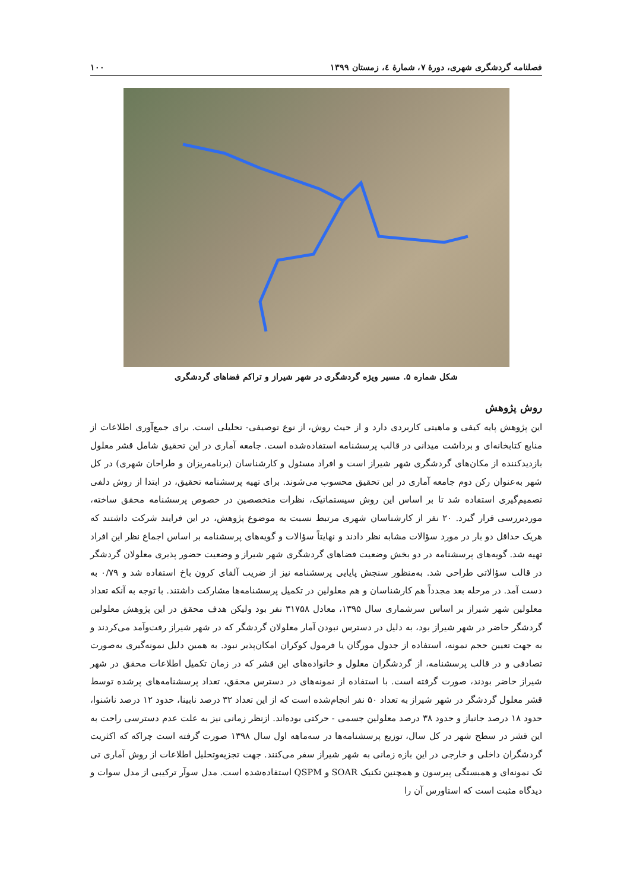فصلنامه گردشگری شهری، دورۀ ۷، شمارۀ ٤، زمستان ۱۳۹۹ ۱۰۰
شکل شماره ۵. مسیر ویژه گردشگری در شهر شیراز و تراکم فضاهای گردشگری
روش پژوهش
این پژوهش پایه کیفی و ماهیتی کاربردی دارد و از حیث روش، از نوع توصیفی- تحلیلی است. برای جمع‌آوری اطلاعات از منابع کتابخانه‌ای و برداشت میدانی در قالب پرسشنامه استفاده‌شده است. جامعه آماری در این تحقیق شامل قشر معلول بازدیدکننده از مکان‌های گردشگری شهر شیراز است و افراد مسئول و کارشناسان (برنامه‌ریزان و طراحان شهری) در کل شهر به‌عنوان رکن دوم جامعه آماری در این تحقیق محسوب می‌شوند. برای تهیه پرسشنامه تحقیق، در ابتدا از روش دلفی تصمیم‌گیری استفاده شد تا بر اساس این روش سیستماتیک، نظرات متخصصین در خصوص پرسشنامه محقق ساخته، موردبررسی قرار گیرد. ۲۰ نفر از کارشناسان شهری مرتبط نسبت به موضوع پژوهش، در این فرایند شرکت داشتند که هریک حداقل دو بار در مورد سؤالات مشابه نظر دادند و نهایتاً سؤالات و گویه‌های پرسشنامه بر اساس اجماع نظر این افراد تهیه شد. گویه‌های پرسشنامه در دو بخش وضعیت فضاهای گردشگری شهر شیراز و وضعیت حضور پذیری معلولان گردشگر در قالب سؤالاتی طراحی شد. به‌منظور سنجش پایایی پرسشنامه نیز از ضریب آلفای کرون باخ استفاده شد و ۰/۷۹ به دست آمد. در مرحله بعد مجدداً هم کارشناسان و هم معلولین در تکمیل پرسشنامه‌ها مشارکت داشتند. با توجه به آنکه تعداد معلولین شهر شیراز بر اساس سرشماری سال ۱۳۹۵، معادل ۳۱۷۵۸ نفر بود ولیکن هدف محقق در این پژوهش معلولین گردشگر حاضر در شهر شیراز بود، به دلیل در دسترس نبودن آمار معلولان گردشگر که در شهر شیراز رفت‌وآمد می‌کردند و به جهت تعیین حجم نمونه، استفاده از جدول مورگان یا فرمول کوکران امکان‌پذیر نبود. به همین دلیل نمونه‌گیری به‌صورت تصادفی و در قالب پرسشنامه، از گردشگران معلول و خانواده‌های این قشر که در زمان تکمیل اطلاعات محقق در شهر شیراز حاضر بودند، صورت گرفته است. با استفاده از نمونه‌های در دسترس محقق، تعداد پرسشنامه‌های پرشده توسط قشر معلول گردشگر در شهر شیراز به تعداد ۵۰ نفر انجام‌شده است که از این تعداد ۳۲ درصد نابینا، حدود ۱۲ درصد ناشنوا، حدود ۱۸ درصد جانباز و حدود ۳۸ درصد معلولین جسمی - حرکتی بوده‌اند. ازنظر زمانی نیز به علت عدم دسترسی راحت به این قشر در سطح شهر در کل سال، توزیع پرسشنامه‌ها در سه‌ماهه اول سال ۱۳۹۸ صورت گرفته است چراکه که اکثریت گردشگران داخلی و خارجی در این بازه زمانی به شهر شیراز سفر می‌کنند. جهت تجزیه‌وتحلیل اطلاعات از روش آماری تی تک نمونه‌ای و همبستگی پیرسون و همچنین تکنیک SOAR و QSPM استفاده‌شده است. مدل سوآر ترکیبی از مدل سوات و دیدگاه مثبت است که استاورس آن را